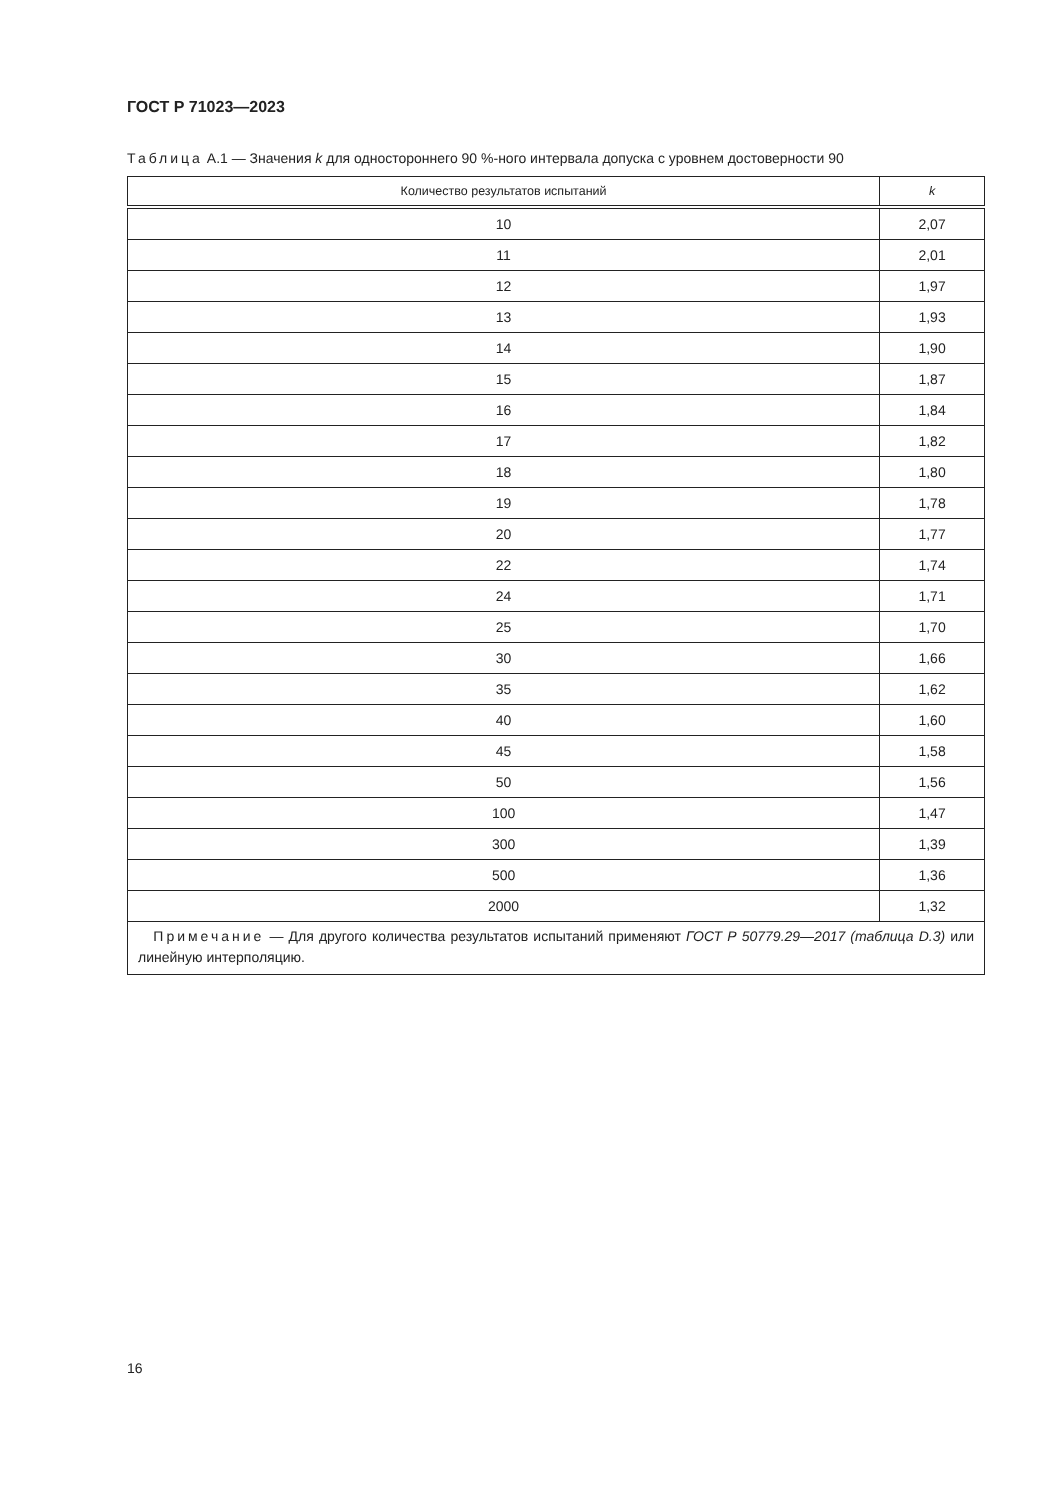ГОСТ Р 71023—2023
Таблица А.1 — Значения k для одностороннего 90 %-ного интервала допуска с уровнем достоверности 90
| Количество результатов испытаний | k |
| --- | --- |
| 10 | 2,07 |
| 11 | 2,01 |
| 12 | 1,97 |
| 13 | 1,93 |
| 14 | 1,90 |
| 15 | 1,87 |
| 16 | 1,84 |
| 17 | 1,82 |
| 18 | 1,80 |
| 19 | 1,78 |
| 20 | 1,77 |
| 22 | 1,74 |
| 24 | 1,71 |
| 25 | 1,70 |
| 30 | 1,66 |
| 35 | 1,62 |
| 40 | 1,60 |
| 45 | 1,58 |
| 50 | 1,56 |
| 100 | 1,47 |
| 300 | 1,39 |
| 500 | 1,36 |
| 2000 | 1,32 |
| Примечание — Для другого количества результатов испытаний применяют ГОСТ Р 50779.29—2017 (таблица D.3) или линейную интерполяцию. | |
16